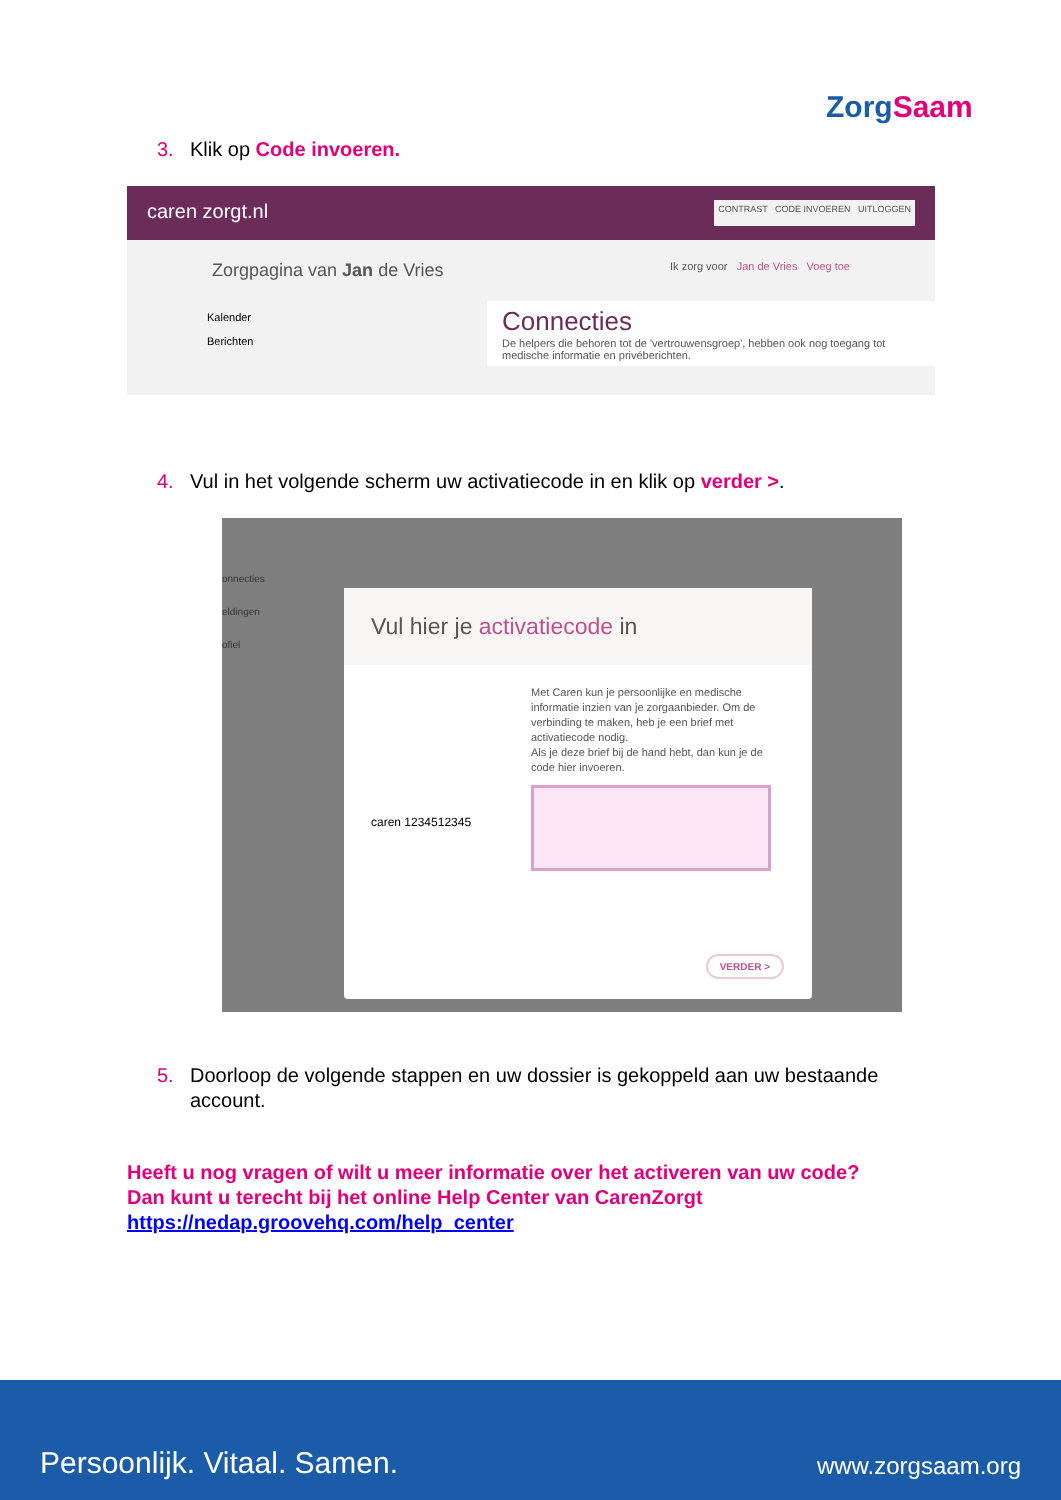ZorgSaam
3. Klik op Code invoeren.
caren zorgt.nl CONTRAST CODE INVOEREN UITLOGGEN
Zorgpagina van Jan de Vries Ik zorg voor Jan de Vries Voeg toe
Kalender
Berichten
Connecties
De helpers die behoren tot de 'vertrouwensgroep', hebben ook nog toegang tot medische informatie en privéberichten.
4. Vul in het volgende scherm uw activatiecode in en klik op verder >.
onnecties
eldingen
ofiel
Vul hier je activatiecode in
caren 1234512345
Met Caren kun je persoonlijke en medische informatie inzien van je zorgaanbieder. Om de verbinding te maken, heb je een brief met activatiecode nodig.
Als je deze brief bij de hand hebt, dan kun je de code hier invoeren.
VERDER >
5. Doorloop de volgende stappen en uw dossier is gekoppeld aan uw bestaande
account.
Heeft u nog vragen of wilt u meer informatie over het activeren van uw code?
Dan kunt u terecht bij het online Help Center van CarenZorgt
https://nedap.groovehq.com/help_center
Persoonlijk. Vitaal. Samen. www.zorgsaam.org